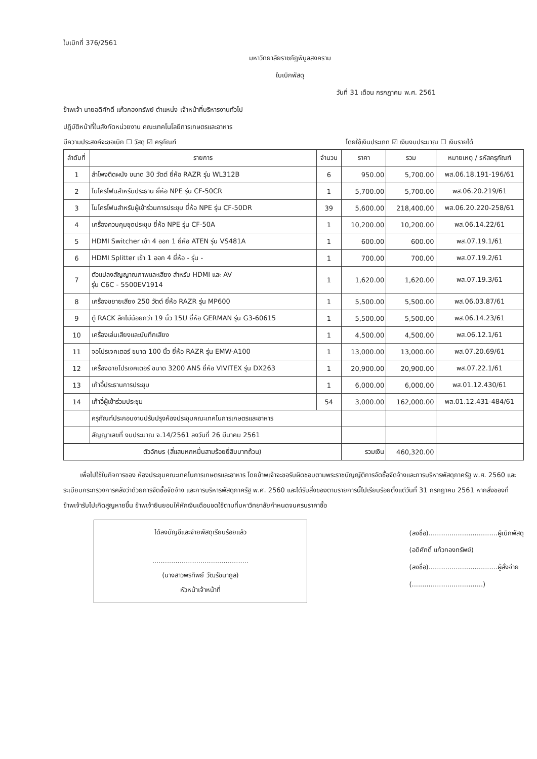ใบเบิกที่ 376/2561
มหาวิทยาลัยราชภัฏพิบูลสงคราม
ใบเบิกพัสดุ
วันที่ 31 เดือน กรกฎาคม พ.ศ. 2561
ข้าพเจ้า นายอดิศักดิ์ แก้วกองทรัพย์ ตำแหน่ง เจ้าหน้าที่บริหารงานทั่วไป
ปฏิบัติหน้าที่ในสังกัดหน่วยงาน คณะเทคโนโลยีการเกษตรและอาหาร
มีความประสงค์จะขอเบิก ☐ วัสดุ ☑ ครุภัณฑ์ โดยใช้เงินประเภท ☑ เงินงบประมาณ ☐ เงินรายได้
| ลำดับที่ | รายการ | จำนวน | ราคา | รวม | หมายเหตุ / รหัสครุภัณฑ์ |
| --- | --- | --- | --- | --- | --- |
| 1 | ลำโพงติดผนัง ขนาด 30 วัตต์ ยี่ห้อ RAZR รุ่น WL312B | 6 | 950.00 | 5,700.00 | พส.06.18.191-196/61 |
| 2 | ไมโครโฟนสำหรับประธาน ยี่ห้อ NPE รุ่น CF-50CR | 1 | 5,700.00 | 5,700.00 | พส.06.20.219/61 |
| 3 | ไมโครโฟนสำหรับผู้เข้าร่วมการประชุม ยี่ห้อ NPE รุ่น CF-50DR | 39 | 5,600.00 | 218,400.00 | พส.06.20.220-258/61 |
| 4 | เครื่องควบคุมชุดประชุม ยี่ห้อ NPE รุ่น CF-50A | 1 | 10,200.00 | 10,200.00 | พส.06.14.22/61 |
| 5 | HDMI Switcher เข้า 4 ออก 1 ยี่ห้อ ATEN รุ่น VS481A | 1 | 600.00 | 600.00 | พส.07.19.1/61 |
| 6 | HDMI Splitter เข้า 1 ออก 4 ยี่ห้อ - รุ่น - | 1 | 700.00 | 700.00 | พส.07.19.2/61 |
| 7 | ตัวแปลงสัญญาณภาพและเสียง สำหรับ HDMI และ AV รุ่น C6C - 5500EV1914 | 1 | 1,620.00 | 1,620.00 | พส.07.19.3/61 |
| 8 | เครื่องขยายเสียง 250 วัตต์ ยี่ห้อ RAZR รุ่น MP600 | 1 | 5,500.00 | 5,500.00 | พส.06.03.87/61 |
| 9 | ตู้ RACK ลึกไม่น้อยกว่า 19 นิ้ว 15U ยี่ห้อ GERMAN รุ่น G3-60615 | 1 | 5,500.00 | 5,500.00 | พส.06.14.23/61 |
| 10 | เครื่องเล่นเสียงและบันทึกเสียง | 1 | 4,500.00 | 4,500.00 | พส.06.12.1/61 |
| 11 | จอโปรเจคเตอร์ ขนาด 100 นิ้ว ยี่ห้อ RAZR รุ่น EMW-A100 | 1 | 13,000.00 | 13,000.00 | พส.07.20.69/61 |
| 12 | เครื่องฉายโปรเจคเตอร์ ขนาด 3200 ANS ยี่ห้อ VIVITEX รุ่น DX263 | 1 | 20,900.00 | 20,900.00 | พส.07.22.1/61 |
| 13 | เก้าอี้ประธานการประชุม | 1 | 6,000.00 | 6,000.00 | พส.01.12.430/61 |
| 14 | เก้าอี้ผู้เข้าร่วมประชุม | 54 | 3,000.00 | 162,000.00 | พส.01.12.431-484/61 |
| | ครุภัณฑ์ประกอบงานปรับปรุงห้องประชุมคณะเทคโนการเกษตรและอาหาร | | | | |
| | สัญญาเลขที่ งบประมาณ จ.14/2561 ลงวันที่ 26 มีนาคม 2561 | | | | |
| ตัวอักษร (สี่แสนหกหมื่นสามร้อยยี่สิบบาทถ้วน) | | | รวมเงิน | 460,320.00 | |
เพื่อไปใช้ในกิจการของ ห้องประชุมคณะเทคโนการเกษตรและอาหาร โดยข้าพเจ้าจะขอรับผิดชอบตามพระราชบัญญัติการจัดซื้อจัดจ้างและการบริหารพัสดุภาครัฐ พ.ศ. 2560 และระเบียบกระทรวงการคลังว่าด้วยการจัดซื้อจัดจ้าง และการบริหารพัสดุภาครัฐ พ.ศ. 2560 และได้รับสิ่งของตามรายการนี้ไปเรียบร้อยตั้งแต่วันที่ 31 กรกฎาคม 2561 หากสิ่งของที่ข้าพเจ้ารับไปเกิดสูญหายขึ้น ข้าพเจ้ายินยอมให้หักเงินเดือนชดใช้ตามที่มหาวิทยาลัยกำหนดจนครบราคาซื้อ
ได้ลงบัญชีและจ่ายพัสดุเรียบร้อยแล้ว
..............................................
(นางสาวพรทิพย์ วัฒรัชนากูล)
หัวหน้าเจ้าหน้าที่
(ลงชื่อ).................................ผู้เบิกพัสดุ
(อดิศักดิ์ แก้วกองทรัพย์)
(ลงชื่อ).................................ผู้สั่งจ่าย
(..................................)